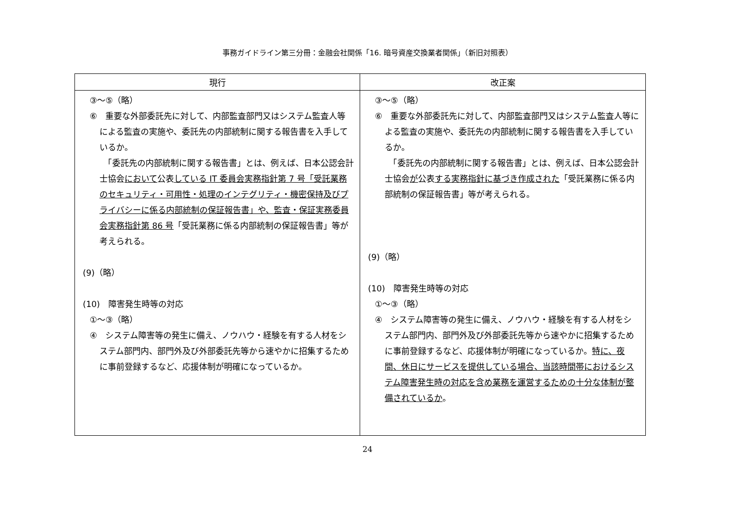事務ガイドライン第三分冊：金融会社関係「16. 暗号資産交換業者関係」（新旧対照表）
| 現行 | 改正案 |
| --- | --- |
| ③～⑤（略） ⑥ 重要な外部委託先に対して、内部監査部門又はシステム監査人等による監査の実施や、委託先の内部統制に関する報告書を入手しているか。 「委託先の内部統制に関する報告書」とは、例えば、日本公認会計士協会 において 公表 している IT 委員会実務指針第 7 号「受託業務のセキュリティ・可用性・処理のインテグリティ・機密保持及びプライバシーに係る内部統制の保証報告書」や、監査・保証実務委員会実務指針第 86 号 「受託業務に係る内部統制の保証報告書」等が考えられる。 (9)（略） (10) 障害発生時等の対応 ①～③（略） ④ システム障害等の発生に備え、ノウハウ・経験を有する人材をシステム部門内、部門外及び外部委託先等から速やかに招集するために事前登録するなど、応援体制が明確になっているか。 | ③～⑤（略） ⑥ 重要な外部委託先に対して、内部監査部門又はシステム監査人等による監査の実施や、委託先の内部統制に関する報告書を入手しているか。 「委託先の内部統制に関する報告書」とは、例えば、日本公認会計士協会 が 公表 する実務指針に基づき作成された 「受託業務に係る内部統制の保証報告書」等が考えられる。 (9)（略） (10) 障害発生時等の対応 ①～③（略） ④ システム障害等の発生に備え、ノウハウ・経験を有する人材をシステム部門内、部門外及び外部委託先等から速やかに招集するために事前登録するなど、応援体制が明確になっているか。 特に、夜間、休日にサービスを提供している場合、当該時間帯におけるシステム障害発生時の対応を含め業務を運営するための十分な体制が整備されているか 。 |
24